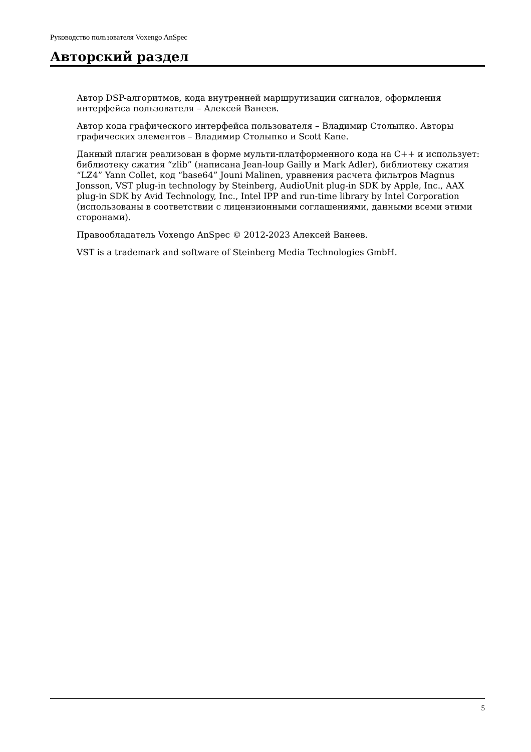Руководство пользователя Voxengo AnSpec
Авторский раздел
Автор DSP-алгоритмов, кода внутренней маршрутизации сигналов, оформления интерфейса пользователя – Алексей Ванеев.
Автор кода графического интерфейса пользователя – Владимир Столыпко. Авторы графических элементов – Владимир Столыпко и Scott Kane.
Данный плагин реализован в форме мульти-платформенного кода на C++ и использует: библиотеку сжатия “zlib” (написана Jean-loup Gailly и Mark Adler), библиотеку сжатия “LZ4” Yann Collet, код “base64” Jouni Malinen, уравнения расчета фильтров Magnus Jonsson, VST plug-in technology by Steinberg, AudioUnit plug-in SDK by Apple, Inc., AAX plug-in SDK by Avid Technology, Inc., Intel IPP and run-time library by Intel Corporation (использованы в соответствии с лицензионными соглашениями, данными всеми этими сторонами).
Правообладатель Voxengo AnSpec © 2012-2023 Алексей Ванеев.
VST is a trademark and software of Steinberg Media Technologies GmbH.
5